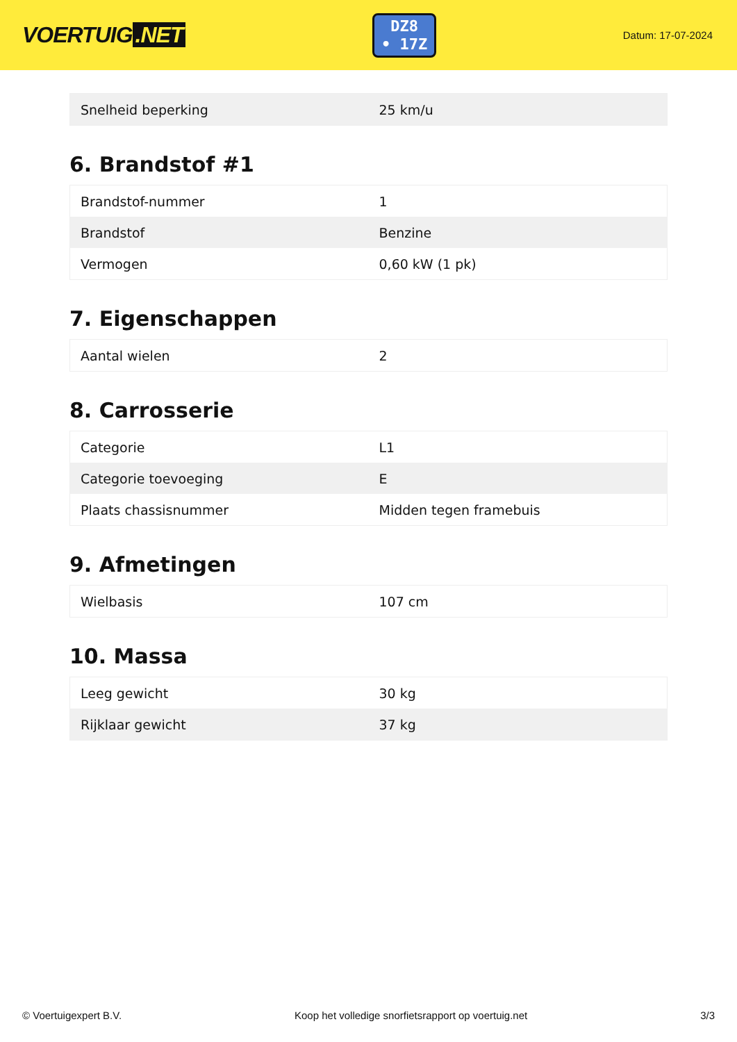VOERTUIG.NET
DZ8
• 17Z
Datum: 17-07-2024
| Snelheid beperking | 25 km/u |
6. Brandstof #1
| Brandstof-nummer | 1 |
| Brandstof | Benzine |
| Vermogen | 0,60 kW (1 pk) |
7. Eigenschappen
| Aantal wielen | 2 |
8. Carrosserie
| Categorie | L1 |
| Categorie toevoeging | E |
| Plaats chassisnummer | Midden tegen framebuis |
9. Afmetingen
| Wielbasis | 107 cm |
10. Massa
| Leeg gewicht | 30 kg |
| Rijklaar gewicht | 37 kg |
© Voertuigexpert B.V. Koop het volledige snorfietsrapport op voertuig.net 3/3